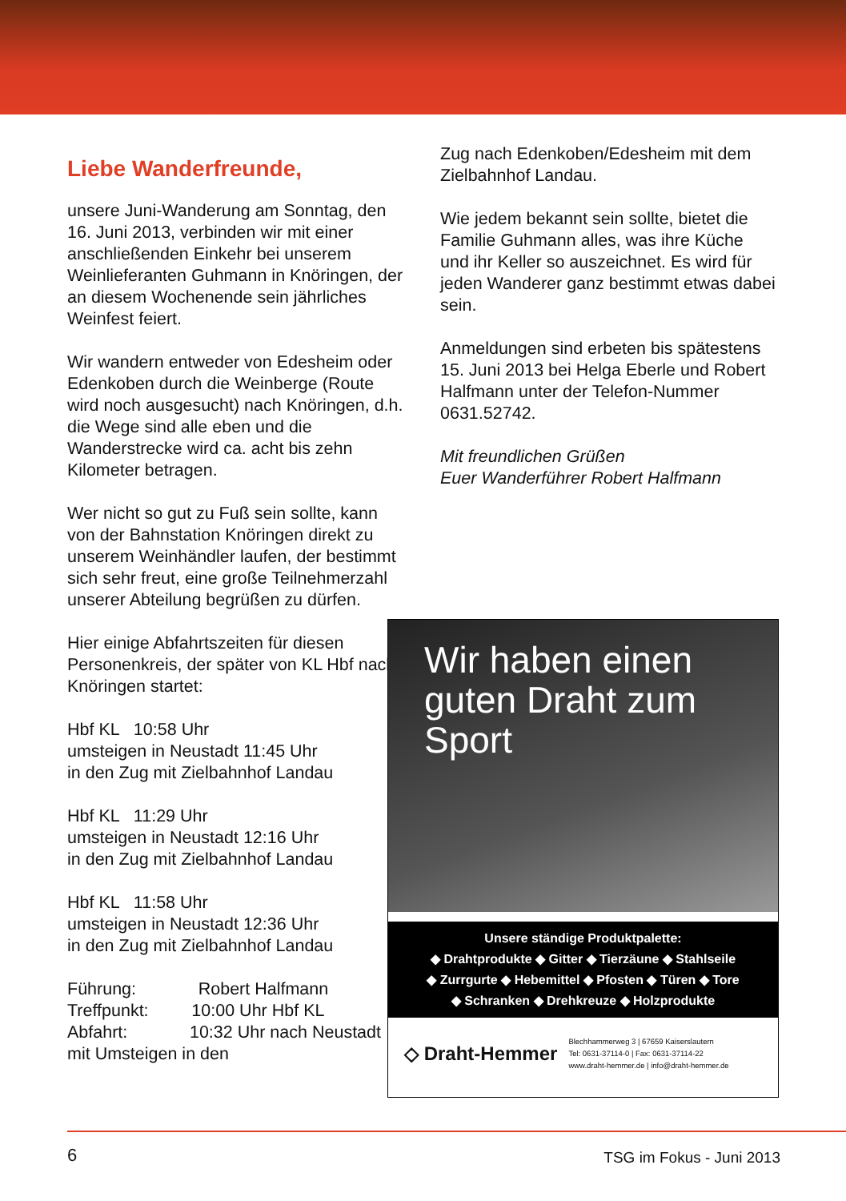Liebe Wanderfreunde,
unsere Juni-Wanderung am Sonntag, den 16. Juni 2013, verbinden wir mit einer anschließenden Einkehr bei unserem Weinlieferanten Guhmann in Knöringen, der an diesem Wochenende sein jährliches Weinfest feiert.
Wir wandern entweder von Edesheim oder Edenkoben durch die Weinberge (Route wird noch ausgesucht) nach Knöringen, d.h. die Wege sind alle eben und die Wanderstrecke wird ca. acht bis zehn Kilometer betragen.
Wer nicht so gut zu Fuß sein sollte, kann von der Bahnstation Knöringen direkt zu unserem Weinhändler laufen, der bestimmt sich sehr freut, eine große Teilnehmerzahl unserer Abteilung begrüßen zu dürfen.
Hier einige Abfahrtszeiten für diesen Personenkreis, der später von KL Hbf nach Knöringen startet:
Hbf KL 10:58 Uhr
umsteigen in Neustadt 11:45 Uhr
in den Zug mit Zielbahnhof Landau
Hbf KL 11:29 Uhr
umsteigen in Neustadt 12:16 Uhr
in den Zug mit Zielbahnhof Landau
Hbf KL 11:58 Uhr
umsteigen in Neustadt 12:36 Uhr
in den Zug mit Zielbahnhof Landau
Führung: Robert Halfmann
Treffpunkt: 10:00 Uhr Hbf KL
Abfahrt: 10:32 Uhr nach Neustadt mit Umsteigen in den
Zug nach Edenkoben/Edesheim mit dem Zielbahnhof Landau.
Wie jedem bekannt sein sollte, bietet die Familie Guhmann alles, was ihre Küche und ihr Keller so auszeichnet. Es wird für jeden Wanderer ganz bestimmt etwas dabei sein.
Anmeldungen sind erbeten bis spätestens 15. Juni 2013 bei Helga Eberle und Robert Halfmann unter der Telefon-Nummer 0631.52742.
Mit freundlichen Grüßen
Euer Wanderführer Robert Halfmann
Wir haben einen guten Draht zum Sport
Unsere ständige Produktpalette:
◆ Drahtprodukte ◆ Gitter ◆ Tierzäune ◆ Stahlseile
◆ Zurrgurte ◆ Hebemittel ◆ Pfosten ◆ Türen ◆ Tore
◆ Schranken ◆ Drehkreuze ◆ Holzprodukte
◇ Draht-Hemmer
Blechhammerweg 3 | 67659 Kaiserslautern
Tel: 0631-37114-0 | Fax: 0631-37114-22
www.draht-hemmer.de | info@draht-hemmer.de
6 TSG im Fokus - Juni 2013